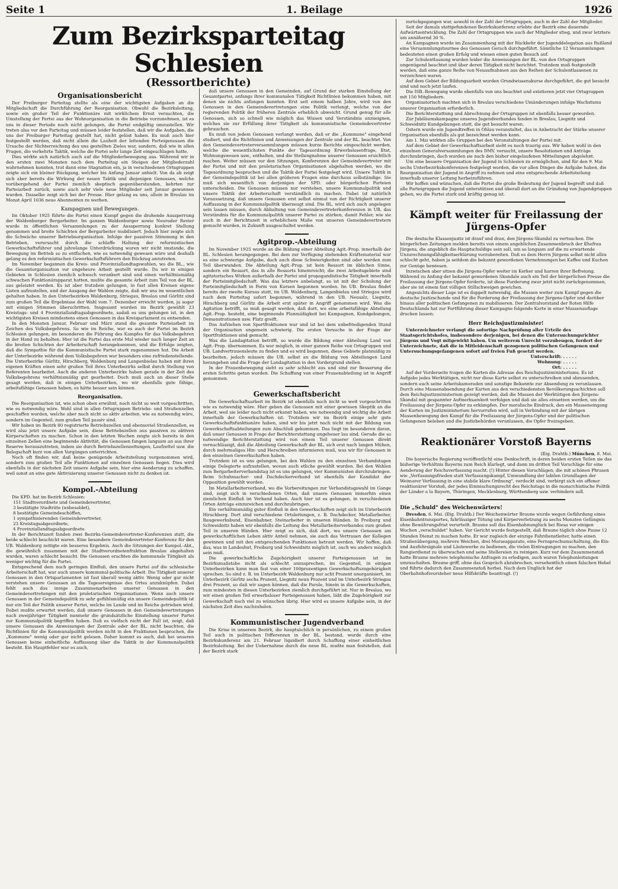Seite 1 1. Beilage 1926
Zum Bezirksparteitag Schlesien
(Ressortberichte)
Organisationsbericht
Der Freiburger Parteitag stellte als eine der wichtigsten Aufgaben an die Mitgliedschaft die Durchführung der Reorganisation. Obwohl die Bezirksleitung, sowie ein großer Teil der Funktionäre mit wirklichem Ernst versuchten, die Umstellung der Partei aus der Wohnorganisation in die Betriebe vorzunehmen, ist es uns in dieser Periode noch nicht gelungen, die Partei endgültig umzustellen. Wir treten also vor den Parteitag und müssen leider feststellen, daß wir die Aufgaben, die uns der Freiburger Parteitag gestellt hat, nicht gelöst haben. Es muß auch hier festgestellt werden, daß nicht allein die Lauheit der leitenden Parteigenossen die Ursache der Nichterreichung des uns gestellten Zieles war, sondern, daß wie in allen Fragen, die verkehrte Taktik, welche die Partei sehr lange Zeit eingeschlagen hatte.
Dies wirkte sich natürlich auch auf die Mitgliederbewegung aus. Während wir in den ersten zwei Monaten nach dem Parteitag ein Steigen der Mitgliederzahl wahrnehmen konnten, trat dann eine Stagnation ein, ja in verschiedenen Ortsgruppen zeigte sich ein kleiner Rückgang, welcher bis Anfang Januar anhielt. Von da ab zeigt sich aber bereits die Wirkung der neuen Taktik und diejenigen Genossen, welche vorübergehend der Partei ziemlich skeptisch gegenüberstanden, kehrten zur Parteiarbeit zurück, sowie auch sehr viele neue Mitglieder seit Januar gewonnen wurden. Dasselbe zeigt sich bei der Presse. Hier gelang es uns, allein in Breslau im Monat April 1036 neue Abonnenten zu werben.
Kampagnen und Bewegungen.
Im Oktober 1925 führte die Partei einen Kampf gegen die drohende Aussperrung der Waldenburger Bergarbeiter. Im ganzen Waldenburger sowie Neuroder Revier wurde in öffentlichen Versammlungen zu der Aussperrung konkret Stellung genommen und breite Schichten der Bergarbeiter mobilisiert. Jedoch hier zeigte sich die Schwäche unserer Betriebsorganisation. Infolge der passiven Stimmung in den Betrieben, verursacht durch die schlaffe Haltung der reformistischen Gewerkschaftsführer und jahrelange Unterdrückung waren wir nicht imstande, die Bewegung im Betrieb so zu entfachen, wie es notwendig gewesen wäre und deshalb gelang es den reformistischen Gewerkschaftsführern den Rückzug anzutreten.
Im November begannen die Kreis- und Provinziallandtagswahlen, wo die BL., wie die Gesamtorganisation vor ungeheure Arbeit gestellt wurde. Da wir in einigen Gebieten in Schlesien ziemlich schwach verankert sind und einen verhältnismäßig schwachen Funktionärapparat hatten, mußte die gesamte Arbeit zum Teil von der BL. aus geleistet werden. Es ist aber trotzdem gelungen, in fast allen Kreisen eigene Listen aufzustellen, und der Ausgang der Wahlen zeigte, daß wir uns im wesentlichen gehalten haben. In den Unterbezirken Waldenburg, Striegau, Breslau und Görlitz sind zum großen Teil die Ergebnisse der Wahl vom 7. Dezember erreicht worden, ja sogar mit einigen Stimmen überschritten. Insgesamt wurden im Bezirk gewählt 23 Kreistags- und 4 Provinziallandtagsabgeordnete, sodaß es uns gelungen ist, in den wichtigsten Kreisen mindestens einen Genossen in das Kreisparlament zu entsenden.
In den Monaten Januar, Februar und März stand die gesamte Parteiarbeit im Zeichen des Volksbegehrens. So wie im Reiche, war es auch der Partei im Bezirk Schlesien gelungen, im besonderen die Führung des Kampfes für das Volksbegehren in der Hand zu behalten. Hier ist die Partei das erste Mal wieder nach langer Zeit an die breiten Schichten der Arbeiterschaft herangekommen, und die Erfolge zeigten, daß die Sympathie für die Kommunistische Partei stark zugenommen hat. Die Arbeit der Unterbezirke während dem Volksbegehren war besonders eine zufriedenstellende. Die Unterbezirke Görlitz, Hirschberg, Waldenburg und Langenbielau haben mit ihren eigenen Kräften einen sehr großen Teil ihres Unterbezirks selbst durch Stellung von Referenten bearbeitet. Auch die anderen Unterbezirke haben gerade in der Zeit des Volksbegehrens verhältnismäßig gut gearbeitet. Doch muß auch an dieser Stelle gesagt werden, daß in einigen Unterbezirken, wo wir ebenfalls gute fähige, arbeitsfähige Genossen haben, es hätte besser sein können.
Reorganisation.
Die Reorganisation ist, wie schon oben erwähnt, noch nicht so weit vorgeschritten, wie es notwendig wäre. Wohl sind in allen Ortsgruppen Betriebs- und Straßenzellen geschaffen worden, welche aber noch nicht so aktiv arbeiten, wie es notwendig wäre, sondern im Gegenteil, zum großen Teil passiv sind.
Wir haben im Bezirk 80 registrierte Betriebszellen und ebensoviel Straßenzellen, es wird also jetzt unsere Aufgabe sein, diese Betriebszellen aus passiven zu aktiven Körperschaften zu machen. Schon in den letzten Wochen zeigte sich bereits in den einzelnen Zellen eine beginnende Aktivität, die Genossen fangen langsam an aus ihrer Reserve herauszutreten, indem sie durch Betriebszellenzeitungen, Laufzettel usw. die Belegschaft kurz von allen Vorgängen unterrichten.
Noch oft finden wir, daß keine genügende Arbeitsteilung vorgenommen wird, sondern zum großen Teil alle Funktionen auf einzelnen Genossen liegen. Dies wird ebenfalls in der nächsten Zeit unsere Aufgabe sein, hier eine Aenderung zu schaffen, weil sonst an eine gute Aktivisierung unserer Genossen nicht zu denken ist.
Kompol.-Abteilung
Die KPD. hat im Bezirk Schlesien:
151 Stadtverordnete und Gemeindevertreter,
3 bestätigte Stadträte (unbesoldet),
8 bestätigte Gemeindeschöffen,
1 sympathisierenden Gemeindevertreter,
23 Kreistagsabgeordnete,
4 Provinziallandtagsabgeordnete.
In der Berichtszeit fanden zwei Bezirks-Gemeindevertreter-Konferenzen statt, die beide schlecht beschickt waren. Eine besondere Gemeindevertreter-Konferenz für den UB. Waldenburg zeitigte ein besseres Ergebnis. Auch die Sitzungen der Kompol.-Abt., die gewöhnlich zusammen mit der Stadtverordnetenfraktion Breslau abgehalten wurden, waren schlecht besucht. Die Genossen erachten die kommunale Tätigkeit als weniger wichtig für die Partei.
Entsprechend dem noch geringen Einfluß, den unsere Partei auf die schlesische Arbeiterschaft hat, war auch unsere kommunal-politische Arbeit. Die Tätigkeit unserer Genossen in den Ortsparlamenten ist fast überall wenig aktiv. Wenig oder gar nicht verstehen unsere Genossen an die Tagesereignisse des Ortes anzuknüpfen. Dabei fehlt auch das innige Zusammenarbeiten unserer Genossen in den Gemeindevertretungen mit den proletarischen Organisationen. Wenn auch unsere Genossen in der Gemeindepolitik zu sehr gefühlsmäßig ein unsere Gemeindepolitik ist nur ein Teil der Politik unserer Partei, welche im Lande und im Reiche getrieben wird. Dabei mußte erwartet werden, daß unsere Genossen in den Gemeindevertretungen nach zweijähriger Tätigkeit nunmehr die grundsätzliche Einstellung unserer Partei zur Kommunalpolitik begriffen haben. Daß es vielfach nicht der Fall ist, zeigt, daß unsere Genossen die Anweisungen der Zentrale oder der BL. nicht beachten, die Richtlinien für die Kommunalpolitik werden nicht in den Fraktionen besprochen, die „Kommune" wenig oder gar nicht gelesen. Daher kommt es auch, daß bei unseren Genossen keine einheitliche Auffassung über die Taktik in der Kommunalpolitik besteht. Ein Hauptfehler war es auch,
daß unsere Genossen in den Gemeinden, auf Grund der starken Einstellung der Gesamtpartei, anfangs ihrer kommunalen Tätigkeit Richtlinien bekommen haben, mit denen sie nichts anfangen konnten. Erst seit einem halben Jahre, wird von den Genossen in den Gemeindevertretungen eine Politik verlangt, welche von der regierenden Politik der früheren Zentrale erheblich abweicht. Grund genug für alle Genossen, sich so schnell wie möglich das Wissen und Verständnis anzueignen, welches sie zur Erfüllung ihrer Tätigkeit als kommunistische Gemeindevertreter gebrauchen.
Es muß von jedem Genossen verlangt werden, daß er die „Kommune" eingehend studiert, und die Richtlinien und Anweisungen der Zentrale und der BL. beachtet. Von den Gemeindevertreterversammlungen müssen kurze Berichte eingeschickt werden, welche die wesentlichsten Punkte der Tagesordnung Erwerbslosenfrage, Etat, Wohnungswesen usw., enthalten, und die Stellungnahme unserer Genossen ersichtlich machen. Weiter müssen vor den Sitzungen, Konferenzen der Gemeindevertreter mit der Partei und mit den proletarischen Organisationen abgehalten werden, wo die Tagesordnung besprochen und die Taktik der Partei festgelegt wird. Unsere Taktik in der Gemeindepolitik ist bei allen größeren Fragen eine durchaus selbständige. Sie muß sich wesentlich von derjenigen der SPD. oder bürgerlichen Parteien unterscheiden. Die Genossen müssen nur verstehen, unsere Kommunalpolitik und unsere Taktik der Arbeiterschaft verständlich zu machen. Dabei ist natürlich Voraussetzung, daß unsere Genossen erst selbst einmal von der Richtigkeit unserer Auffassung in der Kommunalpolitik überzeugt sind. Die BL. wird sich auch angelegen sein lassen müssen, durch Abhaltung von Gemeindevertreterkonferenzen in UB. das Verständnis für die Kommunalpolitik unserer Partei zu stärken, damit Fehler, wie sie auch in der Berichtszeit in erheblichem Maße von unseren Gemeindevertretern gemacht wurden, in Zukunft ausgeschaltet werden.
Agitprop.-Abteilung
Im November 1925 wurde an die Bildung einer Abteilung Agit.-Prop. innerhalb der BL. Schlesien herangegangen. Bei dem zur Verfügung stehenden Kräftematerial war es eine schwierige Aufgabe, doch auch diese Schwierigkeiten sind oder werden zum Teil überwunden. Die Abteilung Agit.-Prop. ist kein Ressort im üblichen Sinne, sondern ein Ressort, das in alle Ressorts hineinreicht; die zwei Arbeitsgebiete sind agitatorisches Wirken außerhalb der Partei und propagandistische Tätigkeit innerhalb der Parteimitgliedschaft. Was das letztere anbelangt, so ist mit der Schulung der Parteimitgliedschaft in Form von Kursen begonnen worden. Im UB. Breslau findet bereits der zweite Kursus statt, im UB. Waldenburg, Langenbielau und Striegau wird nach dem Parteitag sofort begonnen, während in den UB. Neusalz, Liegnitz, Hirschberg und Görlitz die Arbeit erst später in Angriff genommen wird. Was die Agitation betrifft, so muß gesagt werden, daß dort, wo eine arbeitsfähige Abteilung Agit.-Prop. besteht, eine beginnende Planmäßigkeit bei Kampagnen, Kundgebungen, Demonstrationen usw. Platz greift.
Das Aufziehen von Sportfraktionen war und ist bei dem unbefriedigenden Stand der Organisation ungemein schwierig. Die ersten Versuche in der Frage der Sportfraktionen sind gemacht.
Was die Landagitation betrifft, so wurde die Bildung einer Abteilung Land von Agit.-Prop. übernommen. Es war möglich, in einer ganzen Reihe von Ortsgruppen und UB. Landvertrauensleute zu finden und es wird begonnen, diese Gebiete planmäßig zu bearbeiten, jedoch müssen die UB. selbst an die Bildung von Abteilungen Land herangehen und die Frage der Landagitation in den Vordergrund stellen.
In der Frauenbewegung sieht es sehr schlecht aus und sind zur Besserung die ersten Schritte getan worden. Die Schaffung von einer Frauenabteilung ist in Angriff genommen.
Gewerkschaftsbericht
Die Gewerkschaftsarbeit im Bezirk ist ebenfalls noch nicht so weit vorgeschritten wie es notwendig wäre. Hier geben die Genossen mit einer gewissen Skeptik an die Arbeit, weil sie leider noch nicht erkannt haben, wie notwendig und wichtig die Arbeit innerhalb der Gewerkschaften ist. Trotzdem wir im Bezirk einige sehr gute Gewerkschaftsfunktionäre haben, sind wir bis jetzt noch nicht mit der Bildung von Gewerkschaftsabteilungen zum Abschluß gekommen. Das liegt im besonderen daran, daß unser Genossen in Frage der Berichterstattung ungeheuer lau sind. Gerade die so notwendige Berichterstattung wird von einem Teil unserer Genossen direkt vernachlässigt, daß die Abteilung Gewerkschaft der BL. sich erst nach langen Mühen, durch mehrmaliges Hin- und Herschreiben informieren muß, was wir für Genossen in den einzelnen Gewerkschaften haben.
Trotzdem ist es uns gelungen, bei den Wahlen zu den einzelnen Verbandstagen einige Delegierte aufzustellen, wovon auch etliche gewählt wurden. Bei den Wahlen zum Bergarbeiterverbandstag ist es uns gelungen, vier Kommunisten durchzubringen. Beim Schuhmacher- und Dachdeckerverband ist ebenfalls der Kandidat der Opposition gewählt worden.
Im Metallarbeiterverband, wo die Vorbereitungen zur Verbandstagswahl im Gange sind, zeigt sich in verschiedenen Orten, daß unsere Genossen immerhin einen ziemlichen Einfluß im Verband haben. Auch hier ist es gelungen, in verschiedenen Orten Anträge einzureichen und durchzubringen.
Ein verhältnismäßig guter Einfluß in den Gewerkschaften zeigt sich im Unterbezirk Hirschberg. Dort sind verschiedene Ortsleitungen, z. B. Dachdecker, Metallarbeiter, Baugewerksbund, Eisenbahner, Steinarbeiter in unseren Händen. In Freiburg und Schweidnitz haben wir ebenfalls die Leitung des Metallarbeiterverbandes zum großen Teil in unseren Händen. Hier zeigt es sich, daß dort, wo unsere Genossen am gewerkschaftlichen Leben aktiv Anteil nehmen, sie auch das Vertrauen der Kollegen gewinnen und mit den entsprechenden Funktionen betraut werden. Wir hoffen, daß das, was in Landeshut, Freiburg und Schweidnitz möglich ist, auch wo anders möglich sein muß.
Die gewerkschaftliche Zugehörigkeit unserer Parteigenossen ist im Bezirksmaßstabe nicht als schlecht anzusprechen, im Gegenteil, in einigen Unterbezirken kann man fast von einer 100prozentigen Gewerkschaftszugehörigkeit sprechen. So sind z. B. im Unterbezirk Waldenburg nur acht Prozent unorganisiert, im Unterbezirk Görlitz sechs Prozent, Liegnitz neun Prozent und im Unterbezirk Striegau drei Prozent, so daß wir sagen können, daß die Parole, hinein in die Gewerkschaften, zum mindesten in diesen Unterbezirken ziemlich durchgeführt ist. Nur in Breslau, wo wir einen großen Teil erwerbsloser Parteigenossen haben, läßt die Zugehörigkeit zur Gewerkschaft noch viel zu wünschen übrig. Hier wird es unsere Aufgabe sein, in der nächsten Zeit dies nachzuholen.
Kommunistischer Jugendverband
Die Krise in unserem Bezirk, die hauptsächlich in persönlichen, zu einem großen Teil auch in politischen Differenzen in der BL. bestand, wurde durch eine Bezirkskonferenz am 21. Februar liquidiert durch Schaffung einer einheitlichen Bezirksleitung. Bei der Uebernahme durch die neue BL. mußte man feststellen, daß der Bezirk stark
zurückgegangen war, sowohl in der Zahl der Ortsgruppen, auch in der Zahl der Mitglieder.
Seit der damals stattgefundenen Bezirkskonferenz erlebte der Bezirk eine dauernde Aufwärtsentwicklung. Die Zahl der Ortsgruppen wie auch der Mitglieder stieg, und zwar letztere um annähernd 30 %.
An Kampagnen wurde im Zusammenhang mit der Rückkehr der Jugenddelegation aus Rußland eine Versammlungstournee des Genossen Gerach durchgeführt. Sämtliche 12 Versammlungen bedeuteten einen großen Erfolg und wiesen einen guten Besuch auf.
Zur Schulentlassung wurden leider die Anweisungen der BL. von den Ortsgruppen ungenügend beachtet und über deren Tätigkeit nicht berichtet. Trotzdem muß festgestellt werden, daß eine ganze Reihe von Neuaufnahmen aus den Reihen der Schulentlassenen zu verzeichnen waren.
Auf dem Gebiet der Bildungsarbeit wurden Grundwissenskurse durchgeführt, die gut besucht sind und noch jetzt laufen.
Die ISB.-Bewegung wurde ebenfalls von uns beachtet und existieren jetzt vier Ortsgruppen mit 150 Mitgliedern.
Organisatorisch machten sich in Breslau verschiedene Umänderungen infolge Wachstums unserer Organisation erforderlich.
Die Berichterstattung und Abrechnung der Ortsgruppen ist ebenfalls besser geworden.
Zur Jubiläumskampagne unseres Jugendverbandes fanden in Breslau, Liegnitz und Schweidnitz Kundgebungen statt, die gut besucht waren.
Ostern wurde ein Jugendtreffen in Ohlau veranstaltet, das in Anbetracht der Stärke unserer Organisation ebenfalls als gut bezeichnet werden kann.
Am 1. Mai wirkten alle Gruppen bei den Veranstaltungen der Partei mit.
Auf dem Gebiet der Gewerkschaftsarbeit sieht es noch traurig aus. Wir haben wohl in den einzelnen Generalversammlungen des DMV. versucht, unsere Resolutionen und Anträge durchzubringen, doch wurden sie nach den bisher eingelaufenen Mitteilungen abgelehnt.
Um eine bessere Organisation der Jugend in Schlesien zu ermöglichen, sind für den 9. Mai sechs Unterbezirkskonferenzen festgelegt worden, die vor allen Dingen die Aufgabe haben, die Reorganisation der Jugend in Angriff zu nehmen und eine entsprechende Arbeitsteilung innerhalb unserer Leitung herbeizuführen.
Wir hoffen und wünschen, daß die Partei die große Bedeutung der Jugend begreift und daß alle Parteigruppen die Jugend unterstützen und überall dort an die Gründung von Jugendgruppen gehen, wo die Partei stark und kräftig genug ist.
Kämpft weiter für Freilassung der Jürgens-Opfer
Die deutsche Klassenjustiz ist drauf und dran, den Jürgens-Skandal zu vertuschen. Die bürgerlichen Zeitungen melden bereits von einem angeblichen Zusammenbruch der Ehefrau Jürgens, die angeblich die Hauptschuldige sein soll, um so langsam auf die zu erwartende Unzurechnungsfähigkeitserklärung vorzubereiten. Daß es dem Herrn Jürgens selbst nicht allzu schlecht geht, haben ja seitdem die bekannt gewordenen Vernehmungen bei Kaffee und Kuchen zur Genüge bewiesen.
Inzwischen aber sitzen die Jürgens-Opfer weiter im Kerker und harren ihrer Befreiung. Während zu Anfang der bekannt gewordenen Skandale auch ein Teil der bürgerlichen Presse die Freilassung der Jürgens-Opfer forderte, ist diese Forderung zwar jetzt nicht zurückgenommen, aber sie ist einem fast völligen Stillschweigen gewichen.
Angesichts dieser Lage ist es doppelt notwendig, die Massen weiter zum Kampf gegen die deutsche Justizschande und für die Forderung der Freilassung der Jürgens-Opfer und darüber hinaus aller politischen Gefangenen zu mobilisieren. Der Zentralvorstand der Roten Hilfe Deutschlands hat zur Fortführung dieser Kampagne folgende Karte in einer Massenauflage drucken lassen:
Herr Reichsjustizminister!
Unterzeichneter verlangt die sofortige Nachprüfung aller Urteile des Staatsgerichtshofes, insbesondere derjenigen, bei denen die Untersuchungsrichter Jürgens und Vogt mitgewirkt haben. Um weiterem Unrecht vorzubeugen, fordert der Unterzeichnete, daß die in Mitleidenschaft gezogenen politischen Gefangenen und Untersuchungsgefangenen sofort auf freien Fuß gesetzt werden.
Unterschrift: . . . . .
Wohnung: . . . . .
Ort: . . . . .
Auf der Vorderseite tragen die Karten die Adresse des Reichsjustizministeriums. Es ist Aufgabe jedes Werktätigen, nicht nur diese Karte selbst zu unterschreiben und abzusenden, sondern auch seine Arbeitskameraden und sonstige Bekannte zur Absendung zu veranlassen. Durch eine Massenabsendung der Karten aus den verschiedensten Bevölkerungsschichten soll dem Reichsjustizministerium gezeigt werden, daß die Massen der Werktätigen den Jürgens-Skandal mit gespannter Aufmerksamkeit verfolgen und daß sie alles einsetzen werden, um die Freilassung der Jürgens-Opfer zu erkämpfen. Der moralische Eindruck, den ein Masseneingang der Karten im Justizministerium hervorrufen wird, soll in Verbindung mit der übrigen Massenbewegung den Kampf für die Freilassung der Jürgens-Opfer und der politischen Gefangenen beleben und die Justizbehörden veranlassen, die Opfer freizugeben.
Reaktionärer Vorstoß Bayerns
(Eig. Drahtb.) München, 8. Mai.
Die bayerische Regierung veröffentlicht eine Denkschrift, in deren beiden ersten Teilen sie das bisherige Verhältnis Bayerns zum Reich klarlegt, und dann im dritten Teil Vorschläge für eine Aenderung der Reichsverfassung macht. (!) Hinter diesen Vorschlägen, die mit schönen Phrasen wie „Verfassungsfrieden statt Verfassungskampf, Umwandlung der labilen Grundlagen der Weimarer Verfassung in eine stabile klare Ordnung", verdeckt sind, verbirgt sich ein offener reaktionärer Vorstoß, der jedes Einmischungsrecht des Reichstags in die monarchistische Politik der Länder a la Bayern, Thüringen, Mecklenburg, Württemberg usw. verhindern soll.
Die „Schuld" des Weichenwärters!
Dresden, 6. Mai. (Eig. Drahtb.) Der Weichenwärter Braune wurde wegen Gefährdung eines Eisenbahntransportes, fahrlässiger Tötung und Körperverletzung zu sechs Monaten Gefängnis ohne Bewährungsfrist verurteilt. Braune soll das Eisenbahnunglück bei Riesa vor einigen Wochen „verschuldet" haben. Vor Gericht wurde festgestellt, daß Braune täglich ohne Pause 12 Stunden Dienst zu machen hatte. Er war zugleich der einzige Fahrdienstleiter, hatte einen Straßenübergang, mehrere Weichen, drei Morseapparate, eine Fernsprechumschaltung, die Ein- und Ausfuhrsignale und Läutewerke zu bedienen, die vielen Eintragungen zu machen, den Rangierdienst zu überwachen und seine Stellereien zu reinigen. Kurz vor dem Zusammenstoß hatte Braune mehrere telephonische Anfragen zu erledigen, auch waren Telephonleitungen umzuschalten. Braune griff, ohne das Gespräch abzubrechen, versehentlich einen falschen Hebel und führte dadurch den Zusammenstoß herbei. Nach dem Unglück hat der Oberbahnhofsvorsteher neue Hilfskräfte beantragt. (!)